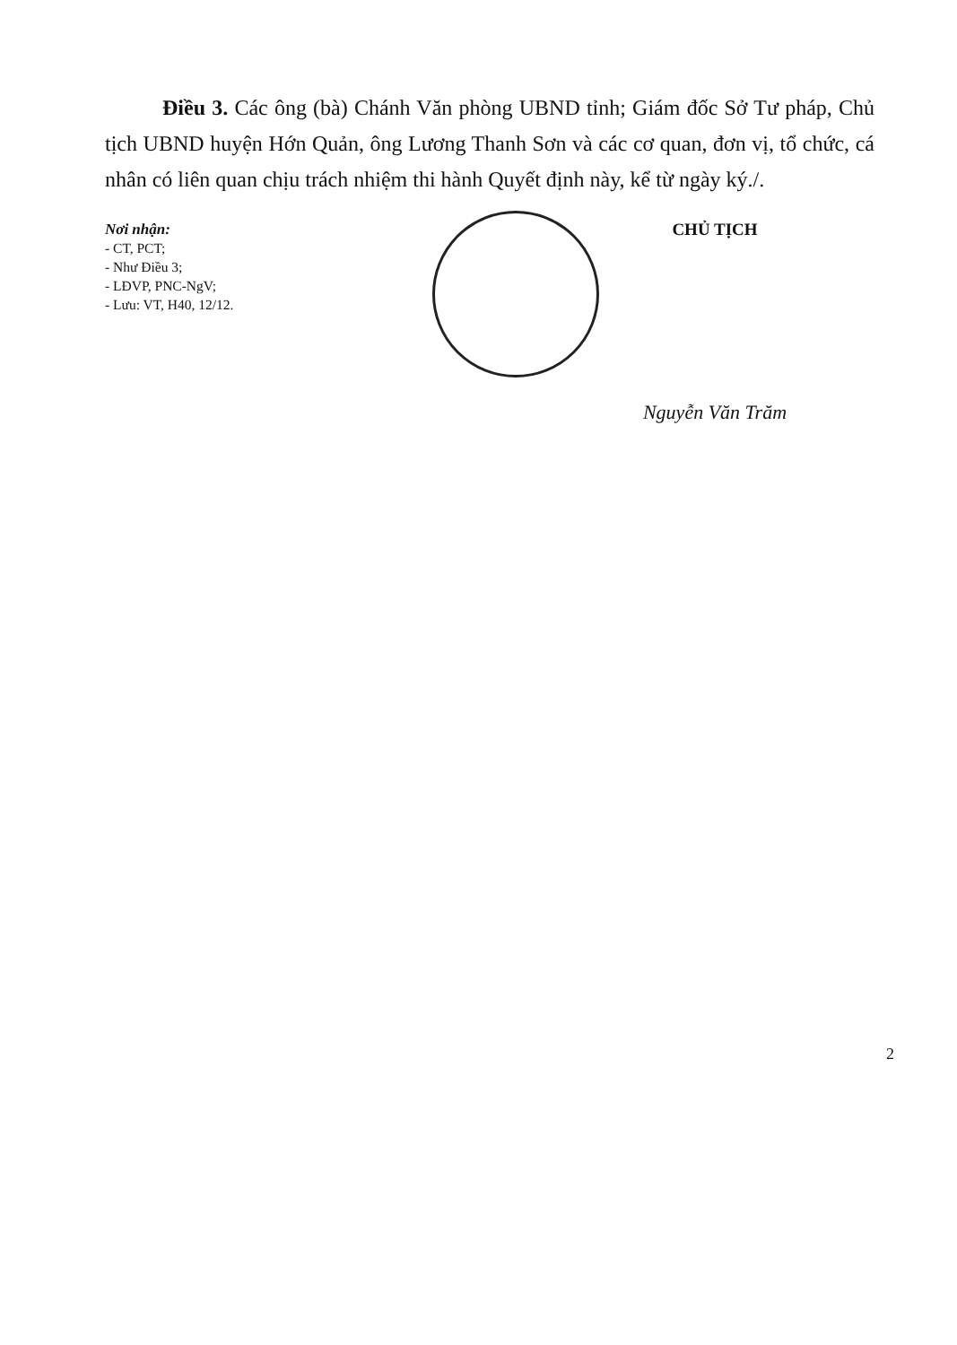Điều 3. Các ông (bà) Chánh Văn phòng UBND tỉnh; Giám đốc Sở Tư pháp, Chủ tịch UBND huyện Hớn Quản, ông Lương Thanh Sơn và các cơ quan, đơn vị, tổ chức, cá nhân có liên quan chịu trách nhiệm thi hành Quyết định này, kể từ ngày ký./.
Nơi nhận:
- CT, PCT;
- Như Điều 3;
- LĐVP, PNC-NgV;
- Lưu: VT, H40, 12/12.
CHỦ TỊCH
Nguyễn Văn Trăm
2